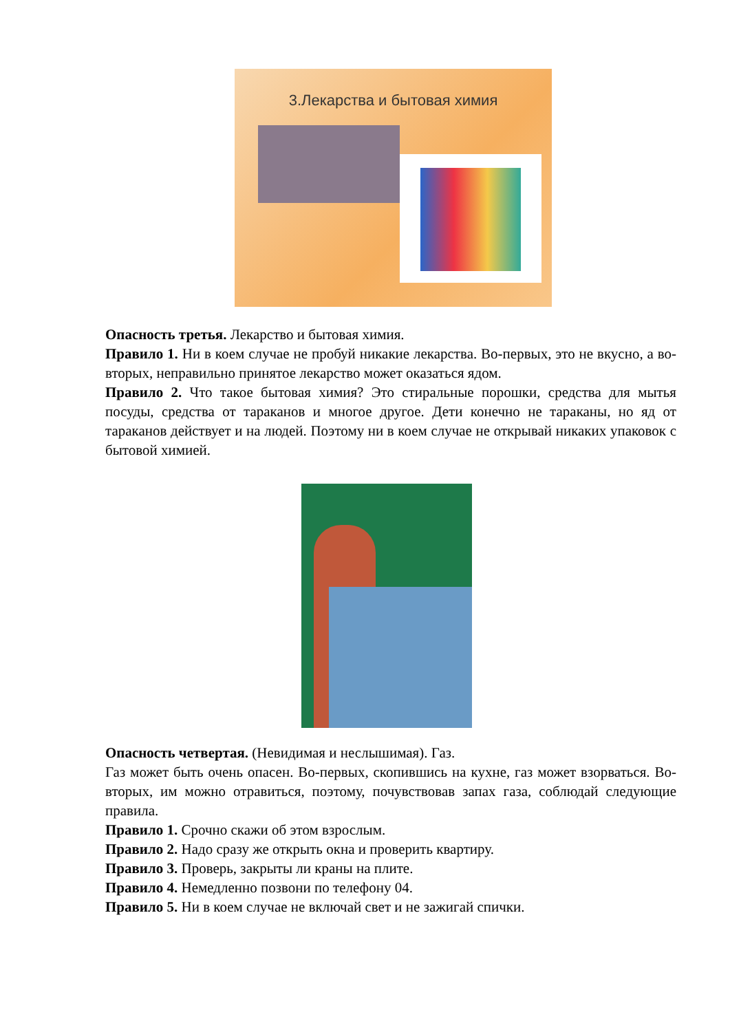3.Лекарства и бытовая химия
Опасность третья. Лекарство и бытовая химия.
Правило 1. Ни в коем случае не пробуй никакие лекарства. Во-первых, это не вкусно, а во-вторых, неправильно принятое лекарство может оказаться ядом.
Правило 2. Что такое бытовая химия? Это стиральные порошки, средства для мытья посуды, средства от тараканов и многое другое. Дети конечно не тараканы, но яд от тараканов действует и на людей. Поэтому ни в коем случае не открывай никаких упаковок с бытовой химией.
Опасность четвертая. (Невидимая и неслышимая). Газ.
Газ может быть очень опасен. Во-первых, скопившись на кухне, газ может взорваться. Во-вторых, им можно отравиться, поэтому, почувствовав запах газа, соблюдай следующие правила.
Правило 1. Срочно скажи об этом взрослым.
Правило 2. Надо сразу же открыть окна и проверить квартиру.
Правило 3. Проверь, закрыты ли краны на плите.
Правило 4. Немедленно позвони по телефону 04.
Правило 5. Ни в коем случае не включай свет и не зажигай спички.